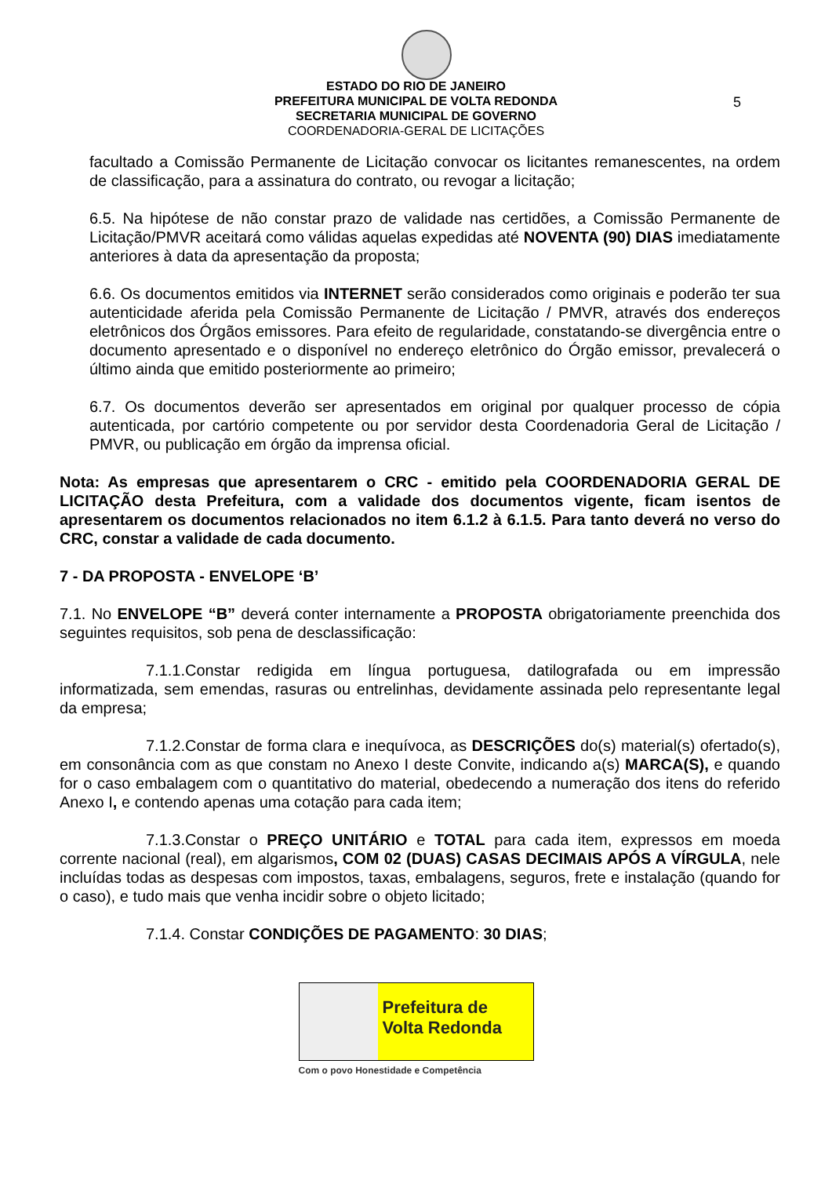5
ESTADO DO RIO DE JANEIRO
PREFEITURA MUNICIPAL DE VOLTA REDONDA
SECRETARIA MUNICIPAL DE GOVERNO
COORDENADORIA-GERAL DE LICITAÇÕES
facultado a Comissão Permanente de Licitação convocar os licitantes remanescentes, na ordem de classificação, para a assinatura do contrato, ou revogar a licitação;
6.5. Na hipótese de não constar prazo de validade nas certidões, a Comissão Permanente de Licitação/PMVR aceitará como válidas aquelas expedidas até NOVENTA (90) DIAS imediatamente anteriores à data da apresentação da proposta;
6.6. Os documentos emitidos via INTERNET serão considerados como originais e poderão ter sua autenticidade aferida pela Comissão Permanente de Licitação / PMVR, através dos endereços eletrônicos dos Órgãos emissores. Para efeito de regularidade, constatando-se divergência entre o documento apresentado e o disponível no endereço eletrônico do Órgão emissor, prevalecerá o último ainda que emitido posteriormente ao primeiro;
6.7. Os documentos deverão ser apresentados em original por qualquer processo de cópia autenticada, por cartório competente ou por servidor desta Coordenadoria Geral de Licitação / PMVR, ou publicação em órgão da imprensa oficial.
Nota: As empresas que apresentarem o CRC - emitido pela COORDENADORIA GERAL DE LICITAÇÃO desta Prefeitura, com a validade dos documentos vigente, ficam isentos de apresentarem os documentos relacionados no item 6.1.2 à 6.1.5. Para tanto deverá no verso do CRC, constar a validade de cada documento.
7 - DA PROPOSTA - ENVELOPE ‘B’
7.1. No ENVELOPE “B” deverá conter internamente a PROPOSTA obrigatoriamente preenchida dos seguintes requisitos, sob pena de desclassificação:
7.1.1.Constar redigida em língua portuguesa, datilografada ou em impressão informatizada, sem emendas, rasuras ou entrelinhas, devidamente assinada pelo representante legal da empresa;
7.1.2.Constar de forma clara e inequívoca, as DESCRIÇÕES do(s) material(s) ofertado(s), em consonância com as que constam no Anexo I deste Convite, indicando a(s) MARCA(S), e quando for o caso embalagem com o quantitativo do material, obedecendo a numeração dos itens do referido Anexo I, e contendo apenas uma cotação para cada item;
7.1.3.Constar o PREÇO UNITÁRIO e TOTAL para cada item, expressos em moeda corrente nacional (real), em algarismos, COM 02 (DUAS) CASAS DECIMAIS APÓS A VÍRGULA, nele incluídas todas as despesas com impostos, taxas, embalagens, seguros, frete e instalação (quando for o caso), e tudo mais que venha incidir sobre o objeto licitado;
7.1.4. Constar CONDIÇÕES DE PAGAMENTO: 30 DIAS;
Prefeitura de
Volta Redonda
Com o povo Honestidade e Competência